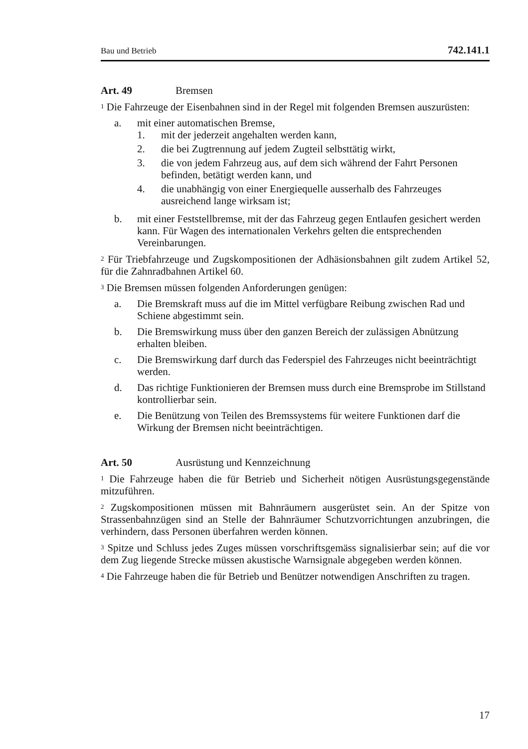Bau und Betrieb 742.141.1
Art. 49 Bremsen
<sup>1</sup> Die Fahrzeuge der Eisenbahnen sind in der Regel mit folgenden Bremsen auszurüsten:
a. mit einer automatischen Bremse,
1. mit der jederzeit angehalten werden kann,
2. die bei Zugtrennung auf jedem Zugteil selbsttätig wirkt,
3. die von jedem Fahrzeug aus, auf dem sich während der Fahrt Personen befinden, betätigt werden kann, und
4. die unabhängig von einer Energiequelle ausserhalb des Fahrzeuges ausreichend lange wirksam ist;
b. mit einer Feststellbremse, mit der das Fahrzeug gegen Entlaufen gesichert werden kann. Für Wagen des internationalen Verkehrs gelten die entsprechenden Vereinbarungen.
<sup>2</sup> Für Triebfahrzeuge und Zugskompositionen der Adhäsionsbahnen gilt zudem Artikel 52, für die Zahnradbahnen Artikel 60.
<sup>3</sup> Die Bremsen müssen folgenden Anforderungen genügen:
a. Die Bremskraft muss auf die im Mittel verfügbare Reibung zwischen Rad und Schiene abgestimmt sein.
b. Die Bremswirkung muss über den ganzen Bereich der zulässigen Abnützung erhalten bleiben.
c. Die Bremswirkung darf durch das Federspiel des Fahrzeuges nicht beeinträchtigt werden.
d. Das richtige Funktionieren der Bremsen muss durch eine Bremsprobe im Stillstand kontrollierbar sein.
e. Die Benützung von Teilen des Bremssystems für weitere Funktionen darf die Wirkung der Bremsen nicht beeinträchtigen.
Art. 50 Ausrüstung und Kennzeichnung
<sup>1</sup> Die Fahrzeuge haben die für Betrieb und Sicherheit nötigen Ausrüstungsgegenstände mitzuführen.
<sup>2</sup> Zugskompositionen müssen mit Bahnräumern ausgerüstet sein. An der Spitze von Strassenbahnzügen sind an Stelle der Bahnräumer Schutzvorrichtungen anzubringen, die verhindern, dass Personen überfahren werden können.
<sup>3</sup> Spitze und Schluss jedes Zuges müssen vorschriftsgemäss signalisierbar sein; auf die vor dem Zug liegende Strecke müssen akustische Warnsignale abgegeben werden können.
<sup>4</sup> Die Fahrzeuge haben die für Betrieb und Benützer notwendigen Anschriften zu tragen.
17